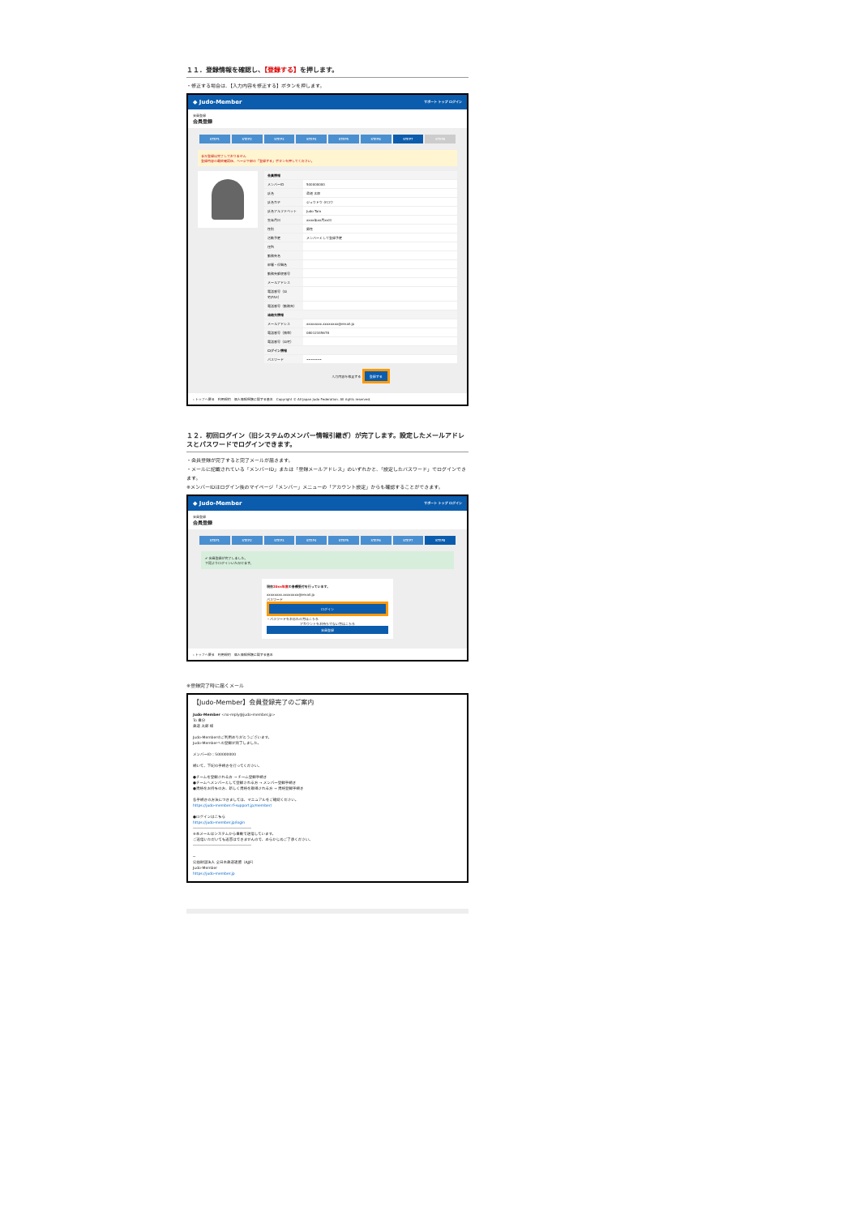１１．登録情報を確認し、【登録する】を押します。
・修正する場合は、【入力内容を修正する】ボタンを押します。
◆ Judo-Member サポート トップ ログイン
会員登録
会員登録
STEP1 STEP2 STEP3 STEP4 STEP5 STEP6 STEP7 STEP8
まだ登録は完了しておりません
登録内容の最終確認後、ページ下部の「登録する」ボタンを押してください。
| 会員情報 | |
| メンバーID | 500000000 |
| 氏名 | 柔道 太郎 |
| 氏名カナ | ジュウドウ タロウ |
| 氏名アルファベット | Judo Taro |
| 生年月日 | xxxx年xx月xx日 |
| 性別 | 男性 |
| 活動予定 | メンバーとして登録予定 |
| 住所 | |
| 勤務先名 | |
| 部署・役職名 | |
| 勤務先郵便番号 | |
| メールアドレス | |
| 電話番号（自宅/FAX） | |
| 電話番号（勤務先） | |
| 連絡先情報 | |
| メールアドレス | xxxxxxxx.xxxxxxxx@email.jp |
| 電話番号（携帯） | 08012345678 |
| 電話番号（自宅） | |
| ログイン情報 | |
| パスワード | •••••••• |
入力内容を修正する 登録する
‹ トップへ戻る　利用規約　個人情報保護に関する基本　Copyright © All Japan Judo Federation. All rights reserved.
１２．初回ログイン（旧システムのメンバー情報引継ぎ）が完了します。設定したメールアドレスとパスワードでログインできます。
・会員登録が完了すると完了メールが届きます。
・メールに記載されている「メンバーID」または「登録メールアドレス」のいずれかと、「設定したパスワード」でログインできます。
※メンバーIDはログイン後のマイページ「メンバー」メニューの「アカウント設定」からも確認することができます。
◆ Judo-Member サポート トップ ログイン
会員登録
会員登録
STEP1 STEP2 STEP3 STEP4 STEP5 STEP6 STEP7 STEP8
✔ 会員登録が完了しました。
下記よりログインいただけます。
現在20xx年度の各種受付を行っています。
xxxxxxxx.xxxxxxxx@email.jp
パスワード
ログイン
・パスワードをお忘れの方はこちら
アカウントをお持ちでない方はこちら
会員登録
‹ トップへ戻る　利用規約　個人情報保護に関する基本
※登録完了時に届くメール
【Judo-Member】会員登録完了のご案内
Judo-Member <no-reply@judo-member.jp>
To 自分
柔道 太郎 様
Judo-Memberのご利用ありがとうございます。
Judo-Memberへの登録が完了しました。
メンバーID：500000000
続いて、下記の手続きを行ってください。
●チームを登録される方 → チーム登録手続き
●チームへメンバーとして登録される方 → メンバー登録手続き
●資格をお持ちの方、新しく資格を取得される方 → 資格登録手続き
各手続きの方法につきましては、マニュアルをご確認ください。
https://judo-member.rf-support.jp/member/
●ログインはこちら
https://judo-member.jp/login
――――――――――――――――
※本メールはシステムから自動で送信しています。
ご返信いただいても返答はできませんので、あらかじめご了承ください。
――――――――――――――――
--
公益財団法人 全日本柔道連盟（AJJF）
Judo-Member
https://judo-member.jp